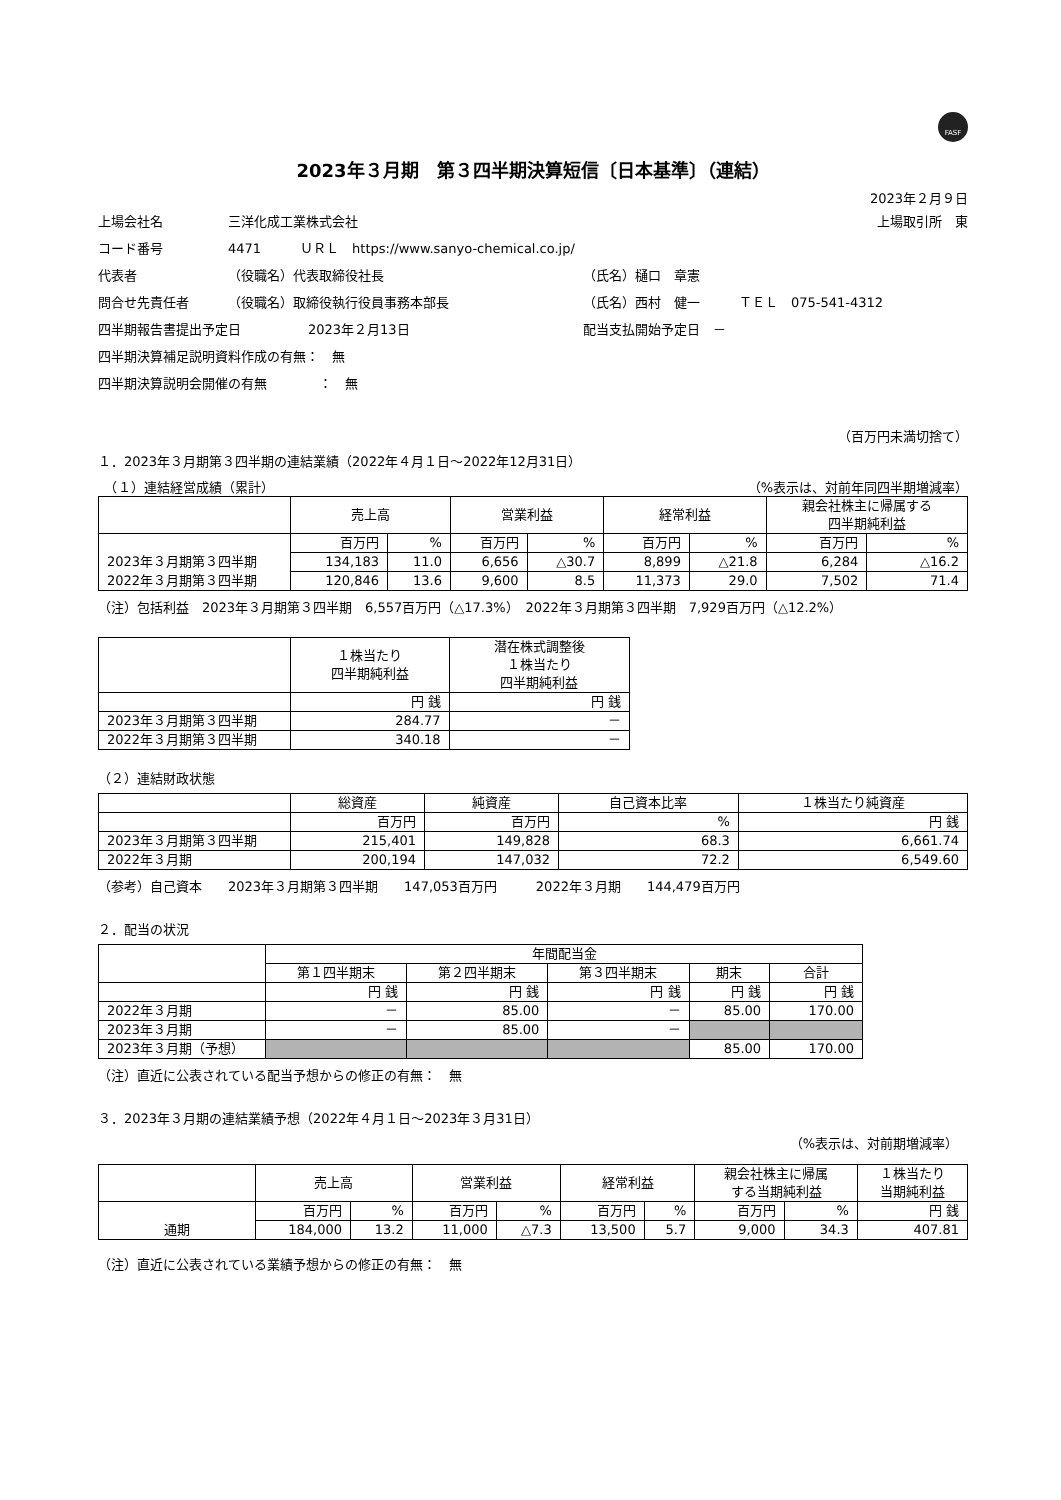FASF
2023年３月期　第３四半期決算短信〔日本基準〕（連結）
2023年２月９日
上場会社名 三洋化成工業株式会社 上場取引所　東
コード番号 4471　　　ＵＲＬ　https://www.sanyo-chemical.co.jp/
代表者 （役職名）代表取締役社長 （氏名）樋口　章憲
問合せ先責任者 （役職名）取締役執行役員事務本部長 （氏名）西村　健一　　　ＴＥＬ　075-541-4312
四半期報告書提出予定日 2023年２月13日 配当支払開始予定日　－
四半期決算補足説明資料作成の有無：　無
四半期決算説明会開催の有無　　　　：　無
（百万円未満切捨て）
１．2023年３月期第３四半期の連結業績（2022年４月１日～2022年12月31日）
　（１）連結経営成績（累計） （%表示は、対前年同四半期増減率）
| | 売上高 | | 営業利益 | | 経常利益 | | 親会社株主に帰属する 四半期純利益 | |
| --- | --- | --- | --- | --- | --- | --- | --- | --- |
| | 百万円 | % | 百万円 | % | 百万円 | % | 百万円 | % |
| 2023年３月期第３四半期 | 134,183 | 11.0 | 6,656 | △30.7 | 8,899 | △21.8 | 6,284 | △16.2 |
| 2022年３月期第３四半期 | 120,846 | 13.6 | 9,600 | 8.5 | 11,373 | 29.0 | 7,502 | 71.4 |
（注）包括利益　2023年３月期第３四半期　6,557百万円（△17.3%）　2022年３月期第３四半期　7,929百万円（△12.2%）
| | １株当たり 四半期純利益 | 潜在株式調整後 １株当たり 四半期純利益 |
| --- | --- | --- |
| | 円 銭 | 円 銭 |
| 2023年３月期第３四半期 | 284.77 | － |
| 2022年３月期第３四半期 | 340.18 | － |
（２）連結財政状態
| | 総資産 | 純資産 | 自己資本比率 | １株当たり純資産 |
| --- | --- | --- | --- | --- |
| | 百万円 | 百万円 | % | 円 銭 |
| 2023年３月期第３四半期 | 215,401 | 149,828 | 68.3 | 6,661.74 |
| 2022年３月期 | 200,194 | 147,032 | 72.2 | 6,549.60 |
（参考）自己資本　　2023年３月期第３四半期　　147,053百万円　　　2022年３月期　　144,479百万円
２．配当の状況
| | 年間配当金 | | | | |
| --- | --- | --- | --- | --- | --- |
| | 第１四半期末 | 第２四半期末 | 第３四半期末 | 期末 | 合計 |
| | 円 銭 | 円 銭 | 円 銭 | 円 銭 | 円 銭 |
| 2022年３月期 | － | 85.00 | － | 85.00 | 170.00 |
| 2023年３月期 | － | 85.00 | － | | |
| 2023年３月期（予想） | | | | 85.00 | 170.00 |
（注）直近に公表されている配当予想からの修正の有無：　無
３．2023年３月期の連結業績予想（2022年４月１日～2023年３月31日）
（%表示は、対前期増減率）
| | 売上高 | | 営業利益 | | 経常利益 | | 親会社株主に帰属 する当期純利益 | | １株当たり 当期純利益 |
| --- | --- | --- | --- | --- | --- | --- | --- | --- | --- |
| | 百万円 | % | 百万円 | % | 百万円 | % | 百万円 | % | 円 銭 |
| 通期 | 184,000 | 13.2 | 11,000 | △7.3 | 13,500 | 5.7 | 9,000 | 34.3 | 407.81 |
（注）直近に公表されている業績予想からの修正の有無：　無